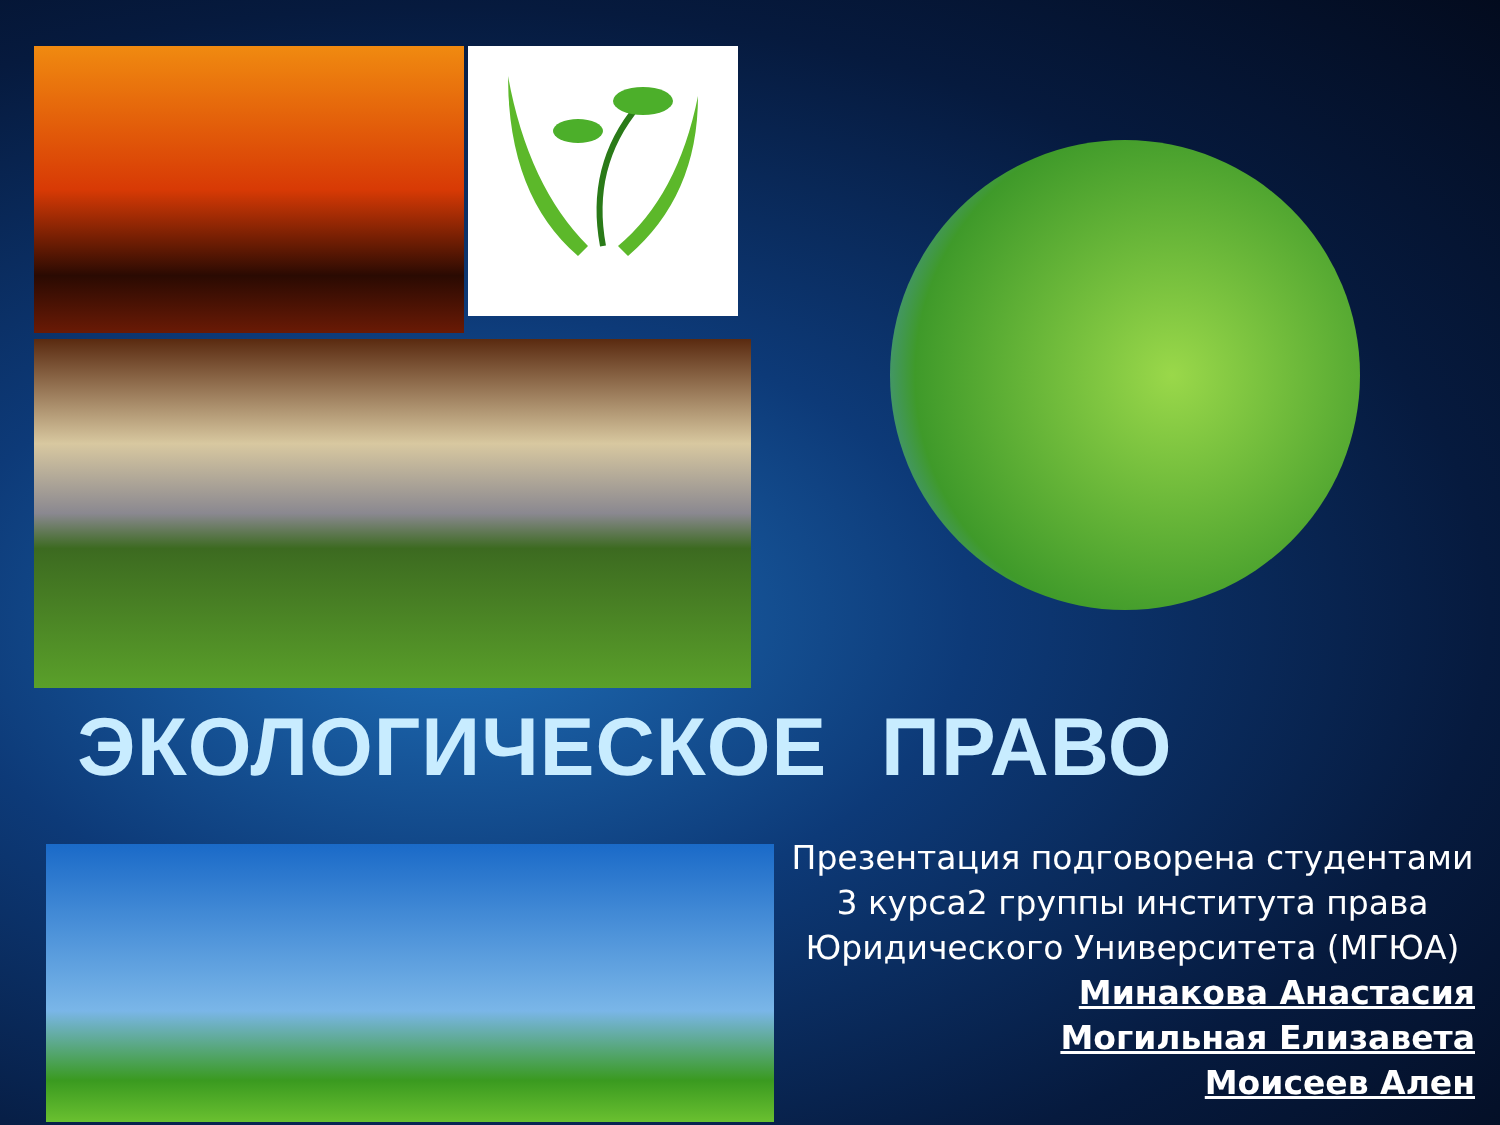ЭКОЛОГИЧЕСКОЕ ПРАВО
Презентация подговорена студентами
3 курса2 группы института права
Юридического Университета (МГЮА)
Минакова Анастасия
Могильная Елизавета
Моисеев Ален